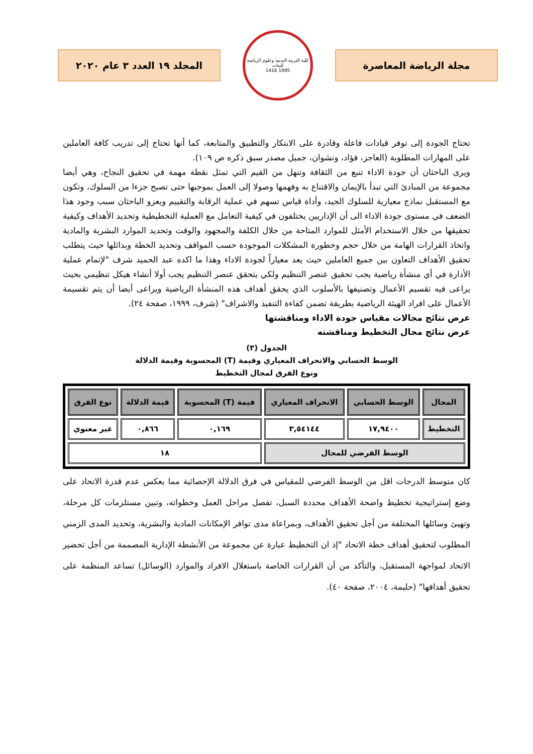مجلة الرياضة المعاصرة
كلية التربية البدنية وعلوم الرياضة للبنات
1995 1416
المجلد ١٩ العدد ٣ عام ٢٠٢٠
تحتاج الجودة إلى توفر قيادات فاعلة وقادرة على الابتكار والتطبيق والمتابعة، كما أنها تحتاج إلى تدريب كافة العاملين على المهارات المطلوبة (العاجز، فؤاد، ونشوان، جميل مصدر سبق ذكره ص ١٠٩).
ويرى الباحثان أن جودة الاداء تنبع من الثقافة وتنهل من القيم التي تمثل نقطة مهمة في تحقيق النجاح، وهي أيضا مجموعة من المبادئ التي تبدأ بالإيمان والاقتناع به وفهمها وصولا إلى العمل بموجبها حتى تصبح جزءا من السلوك، وتكون مع المستقبل نماذج معيارية للسلوك الجيد، وأداة قياس تسهم في عملية الرقابة والتقييم ويعزو الباحثان سبب وجود هذا الضعف في مستوى جودة الاداء الى أن الإداريين يختلفون في كيفية التعامل مع العملية التخطيطية وتحديد الأهداف وكيفية تحقيقها من خلال الاستخدام الأمثل للموارد المتاحة من خلال الكلفة والمجهود والوقت وتحديد الموارد البشرية والمادية واتخاذ القرارات الهامة من خلال حجم وخطورة المشكلات الموجودة حسب المواقف وتحديد الخطة وبدائلها حيث يتطلب تحقيق الأهداف التعاون بين جميع العاملين حيث يعد معياراً لجودة الاداء وهذا ما اكده عبد الحميد شرف "لإتمام عملية الأدارة في أي منشأة رياضية يجب تحقيق عنصر التنظيم ولكي يتحقق عنصر التنظيم يجب أولا أنشاء هيكل تنظيمي بحيث يراعى فيه تقسيم الأعمال وتصنيفها بالأسلوب الذي يحقق أهداف هذه المنشأة الرياضية ويراعى أيضا أن يتم تقسيمة الأعمال على افراد الهيئة الرياضية بطريقة تضمن كفاءة التنفيذ والاشراف" (شرف، ١٩٩٩، صفحة ٢٤).
عرض نتائج مجالات مقياس جودة الاداء ومناقشتها
عرض نتائج مجال التخطيط ومناقشته
الجدول (٣)
الوسط الحسابي والانحراف المعياري وقيمة (T) المحسوبة وقيمة الدلالة
ونوع الفرق لمجال التخطيط
| المجال | الوسط الحسابي | الانحراف المعياري | قيمة (T) المحسوبة | قيمة الدلالة | نوع الفرق |
| --- | --- | --- | --- | --- | --- |
| التخطيط | ١٧,٩٤٠٠ | ٣,٥٤١٤٤ | ٠,١٦٩ | ٠,٨٦٦ | غير معنوي |
| الوسط الفرضي للمجال | | | ١٨ | | |
كان متوسط الدرجات اقل من الوسط الفرضي للمقياس في فرق الدلالة الإحصائية مما يعكس عدم قدرة الاتحاد على وضع إستراتيجية تخطيط واضحة الأهداف محددة السبل، تفصل مراحل العمل وخطواته، وتبين مستلزمات كل مرحلة، وتهيئ وسائلها المختلفة من أجل تحقيق الأهداف، وبمراعاة مدى توافر الإمكانات المادية والبشرية، وتحديد المدى الزمني المطلوب لتحقيق أهداف خطة الاتحاد "إذ ان التخطيط عبارة عن مجموعة من الأنشطة الإدارية المصممة من أجل تحضير الاتحاد لمواجهة المستقبل، والتأكد من أن القرارات الخاصة باستغلال الافراد والموارد (الوسائل) تساعد المنظمة على تحقيق أهدافها" (حليمة، ٢٠٠٤، صفحة ٤٠).